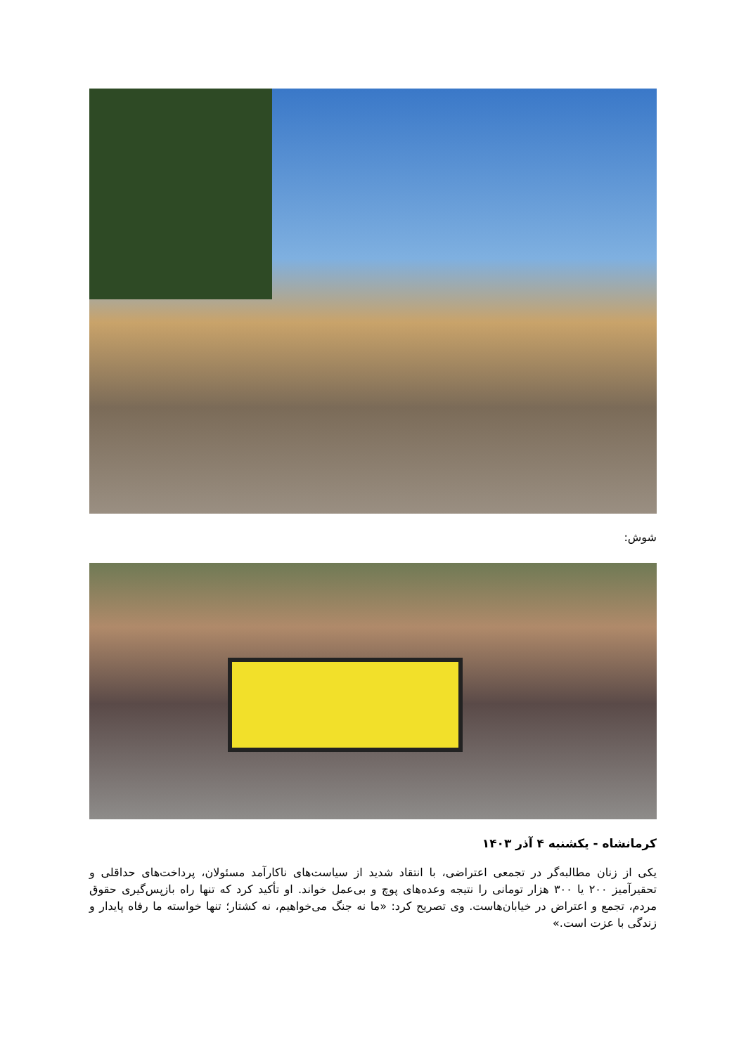شوش:
کرمانشاه - یکشنبه ۴ آذر ۱۴۰۳
یکی از زنان مطالبه‌گر در تجمعی اعتراضی، با انتقاد شدید از سیاست‌های ناکارآمد مسئولان، پرداخت‌های حداقلی و تحقیرآمیز ۲۰۰ یا ۳۰۰ هزار تومانی را نتیجه وعده‌های پوچ و بی‌عمل خواند. او تأکید کرد که تنها راه بازپس‌گیری حقوق مردم، تجمع و اعتراض در خیابان‌هاست. وی تصریح کرد: «ما نه جنگ می‌خواهیم، نه کشتار؛ تنها خواسته ما رفاه پایدار و زندگی با عزت است.»